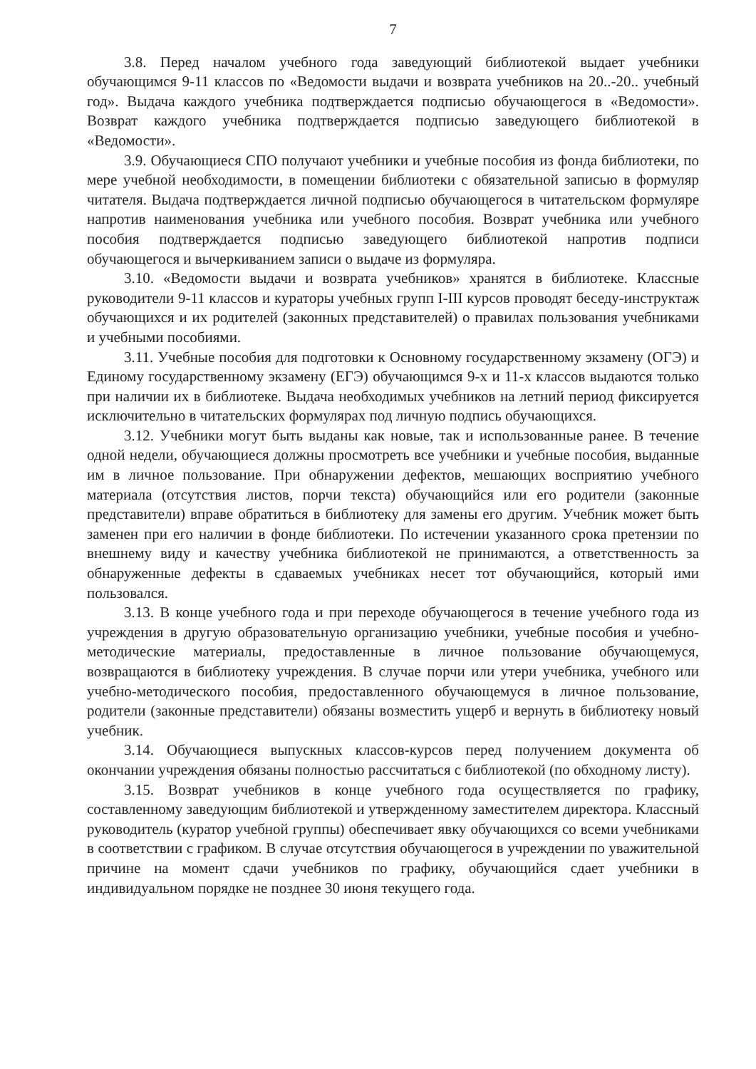7
3.8. Перед началом учебного года заведующий библиотекой выдает учебники обучающимся 9-11 классов по «Ведомости выдачи и возврата учебников на 20..-20.. учебный год». Выдача каждого учебника подтверждается подписью обучающегося в «Ведомости». Возврат каждого учебника подтверждается подписью заведующего библиотекой в «Ведомости».
3.9. Обучающиеся СПО получают учебники и учебные пособия из фонда библиотеки, по мере учебной необходимости, в помещении библиотеки с обязательной записью в формуляр читателя. Выдача подтверждается личной подписью обучающегося в читательском формуляре напротив наименования учебника или учебного пособия. Возврат учебника или учебного пособия подтверждается подписью заведующего библиотекой напротив подписи обучающегося и вычеркиванием записи о выдаче из формуляра.
3.10. «Ведомости выдачи и возврата учебников» хранятся в библиотеке. Классные руководители 9-11 классов и кураторы учебных групп I-III курсов проводят беседу-инструктаж обучающихся и их родителей (законных представителей) о правилах пользования учебниками и учебными пособиями.
3.11. Учебные пособия для подготовки к Основному государственному экзамену (ОГЭ) и Единому государственному экзамену (ЕГЭ) обучающимся 9-х и 11-х классов выдаются только при наличии их в библиотеке. Выдача необходимых учебников на летний период фиксируется исключительно в читательских формулярах под личную подпись обучающихся.
3.12. Учебники могут быть выданы как новые, так и использованные ранее. В течение одной недели, обучающиеся должны просмотреть все учебники и учебные пособия, выданные им в личное пользование. При обнаружении дефектов, мешающих восприятию учебного материала (отсутствия листов, порчи текста) обучающийся или его родители (законные представители) вправе обратиться в библиотеку для замены его другим. Учебник может быть заменен при его наличии в фонде библиотеки. По истечении указанного срока претензии по внешнему виду и качеству учебника библиотекой не принимаются, а ответственность за обнаруженные дефекты в сдаваемых учебниках несет тот обучающийся, который ими пользовался.
3.13. В конце учебного года и при переходе обучающегося в течение учебного года из учреждения в другую образовательную организацию учебники, учебные пособия и учебно-методические материалы, предоставленные в личное пользование обучающемуся, возвращаются в библиотеку учреждения. В случае порчи или утери учебника, учебного или учебно-методического пособия, предоставленного обучающемуся в личное пользование, родители (законные представители) обязаны возместить ущерб и вернуть в библиотеку новый учебник.
3.14. Обучающиеся выпускных классов-курсов перед получением документа об окончании учреждения обязаны полностью рассчитаться с библиотекой (по обходному листу).
3.15. Возврат учебников в конце учебного года осуществляется по графику, составленному заведующим библиотекой и утвержденному заместителем директора. Классный руководитель (куратор учебной группы) обеспечивает явку обучающихся со всеми учебниками в соответствии с графиком. В случае отсутствия обучающегося в учреждении по уважительной причине на момент сдачи учебников по графику, обучающийся сдает учебники в индивидуальном порядке не позднее 30 июня текущего года.